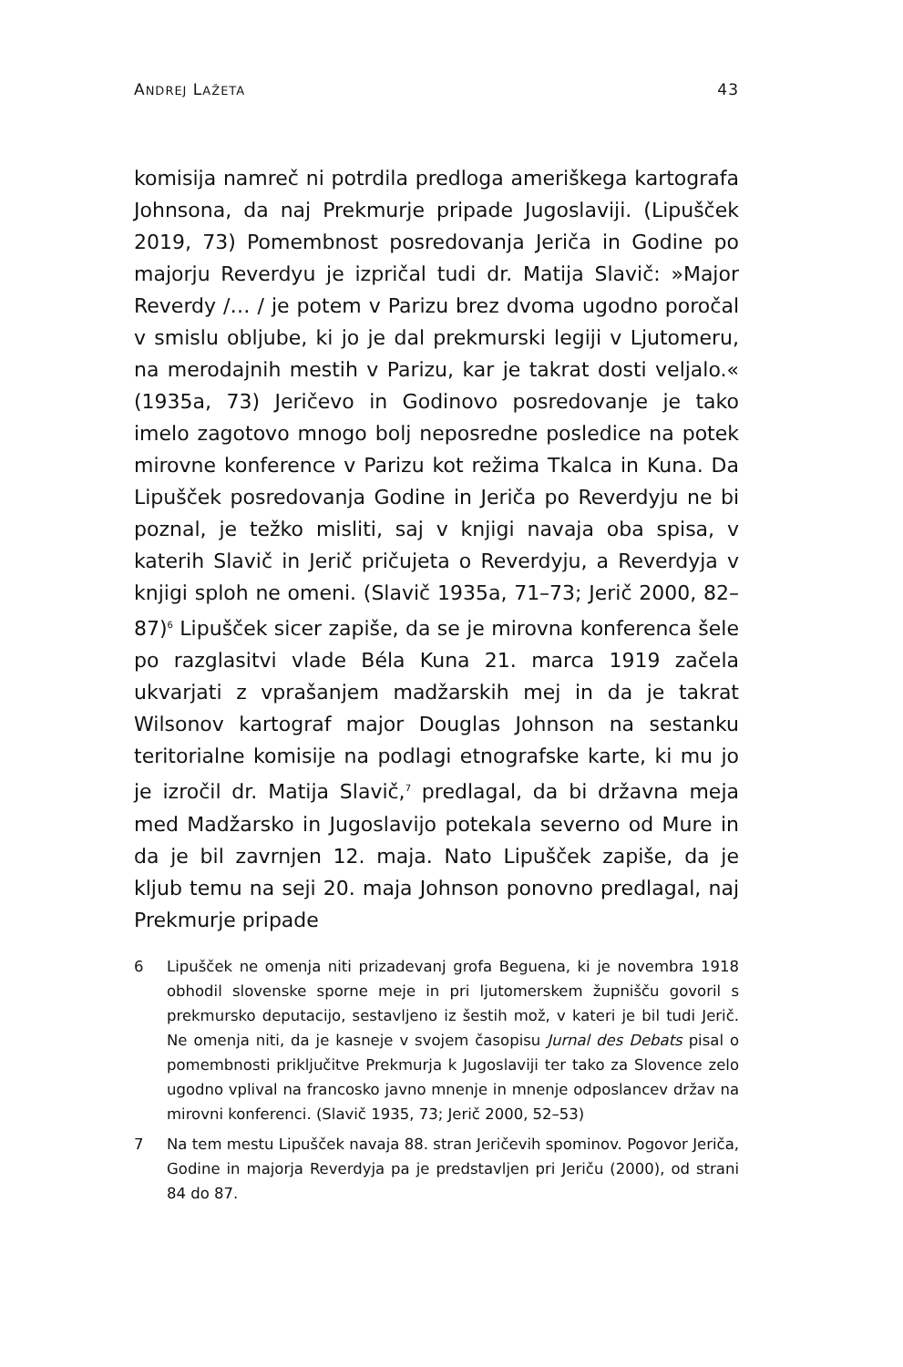ANDREJ LAŽETA 43
komisija namreč ni potrdila predloga ameriškega kartografa Johnsona, da naj Prekmurje pripade Jugoslaviji. (Lipušček 2019, 73) Pomembnost posredovanja Jeriča in Godine po majorju Reverdyu je izpričal tudi dr. Matija Slavič: »Major Reverdy /… / je potem v Parizu brez dvoma ugodno poročal v smislu obljube, ki jo je dal prekmurski legiji v Ljutomeru, na merodajnih mestih v Parizu, kar je takrat dosti veljalo.« (1935a, 73) Jeričevo in Godinovo posredovanje je tako imelo zagotovo mnogo bolj neposredne posledice na potek mirovne konference v Parizu kot režima Tkalca in Kuna. Da Lipušček posredovanja Godine in Jeriča po Reverdyju ne bi poznal, je težko misliti, saj v knjigi navaja oba spisa, v katerih Slavič in Jerič pričujeta o Reverdyju, a Reverdyja v knjigi sploh ne omeni. (Slavič 1935a, 71–73; Jerič 2000, 82–87)<sup>6</sup> Lipušček sicer zapiše, da se je mirovna konferenca šele po razglasitvi vlade Béla Kuna 21. marca 1919 začela ukvarjati z vprašanjem madžarskih mej in da je takrat Wilsonov kartograf major Douglas Johnson na sestanku teritorialne komisije na podlagi etnografske karte, ki mu jo je izročil dr. Matija Slavič,<sup>7</sup> predlagal, da bi državna meja med Madžarsko in Jugoslavijo potekala severno od Mure in da je bil zavrnjen 12. maja. Nato Lipušček zapiše, da je kljub temu na seji 20. maja Johnson ponovno predlagal, naj Prekmurje pripade
6 Lipušček ne omenja niti prizadevanj grofa Beguena, ki je novembra 1918 obhodil slovenske sporne meje in pri ljutomerskem župnišču govoril s prekmursko deputacijo, sestavljeno iz šestih mož, v kateri je bil tudi Jerič. Ne omenja niti, da je kasneje v svojem časopisu Jurnal des Debats pisal o pomembnosti priključitve Prekmurja k Jugoslaviji ter tako za Slovence zelo ugodno vplival na francosko javno mnenje in mnenje odposlancev držav na mirovni konferenci. (Slavič 1935, 73; Jerič 2000, 52–53)
7 Na tem mestu Lipušček navaja 88. stran Jeričevih spominov. Pogovor Jeriča, Godine in majorja Reverdyja pa je predstavljen pri Jeriču (2000), od strani 84 do 87.